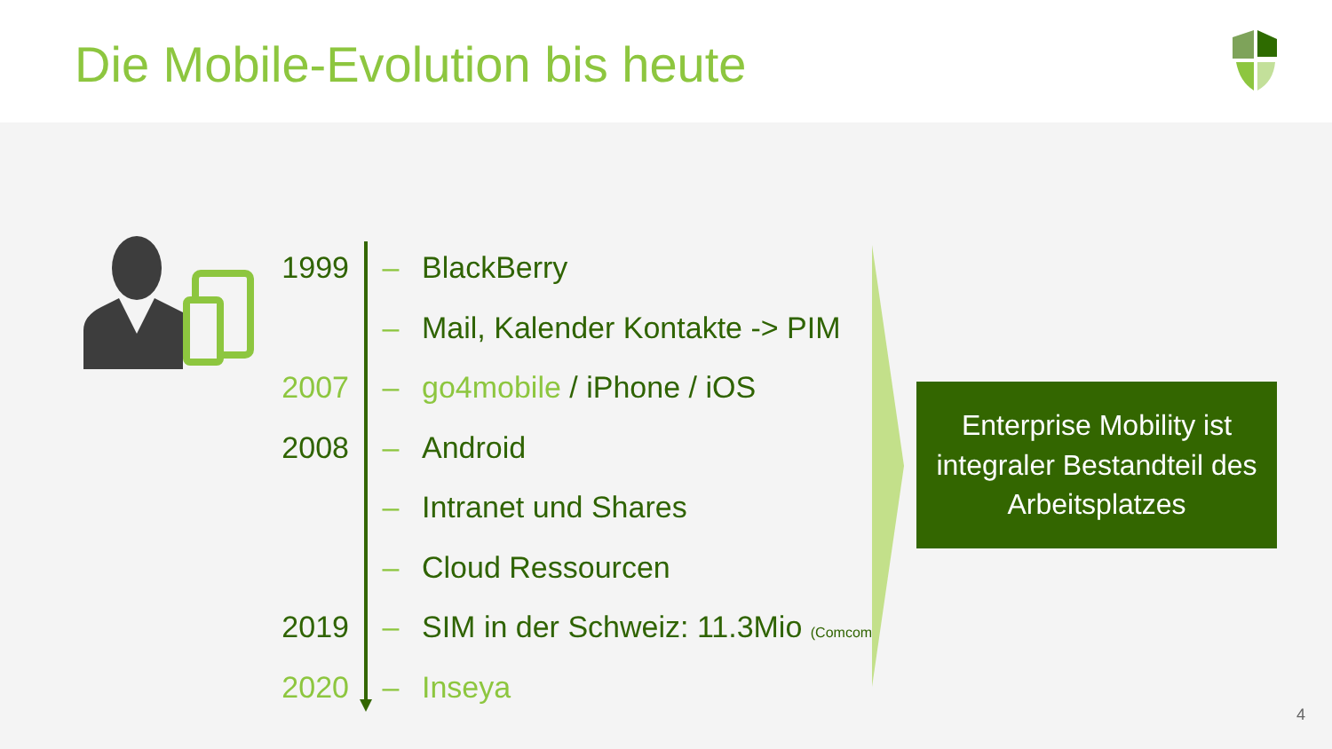Die Mobile-Evolution bis heute
1999 – BlackBerry
– Mail, Kalender Kontakte -> PIM
2007 – go4mobile / iPhone / iOS
2008 – Android
– Intranet und Shares
– Cloud Ressourcen
2019 – SIM in der Schweiz: 11.3Mio (Comcom)
2020 – Inseya
Enterprise Mobility ist
integraler Bestandteil des
Arbeitsplatzes
4